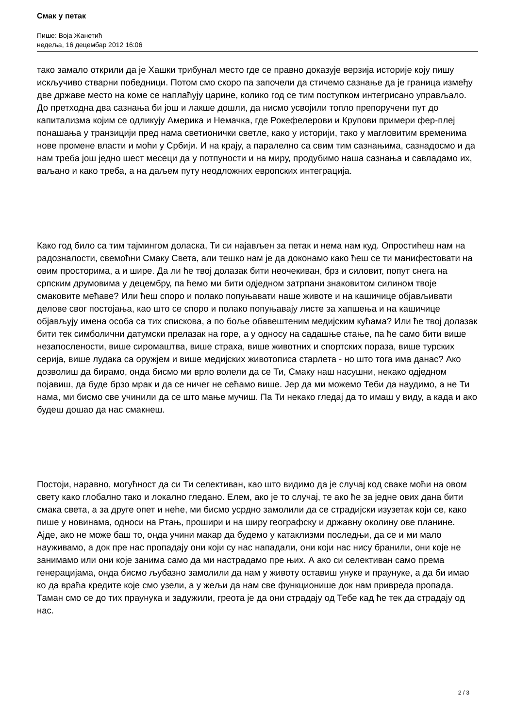Смак у петак
Пише: Воја Жанетић
недеља, 16 децембар 2012 16:06
тако замало открили да је Хашки трибунал место где се правно доказује верзија историје коју пишу искључиво стварни победници. Потом смо скоро па започели да стичемо сазнање да је граница између две државе место на коме се наплаћују царине, колико год се тим поступком интегрисано управљало. До претходна два сазнања би још и лакше дошли, да нисмо усвојили топло препоручени пут до капитализма којим се одликују Америка и Немачка, где Рокефелерови и Крупови примери фер-плеј понашања у транзицији пред нама светионички светле, како у историји, тако у магловитим временима нове промене власти и моћи у Србији. И на крају, а паралелно са свим тим сазнањима, сазнадосмо и да нам треба још једно шест месеци да у потпуности и на миру, продубимо наша сазнања и савладамо их, ваљано и како треба, а на даљем путу неодложних европских интеграција.
Како год било са тим тајмингом доласка, Ти си најављен за петак и нема нам куд. Опростићеш нам на радозналости, свемоћни Смаку Света, али тешко нам је да доконамо како ћеш се ти манифестовати на овим просторима, а и шире. Да ли ће твој долазак бити неочекиван, брз и силовит, попут снега на српским друмовима у децембру, па ћемо ми бити одједном затрпани знаковитом силином твоје смаковите мећаве? Или ћеш споро и полако попуњавати наше животе и на кашичице објављивати делове свог постојања, као што се споро и полако попуњавају листе за хапшења и на кашичице објављују имена особа са тих спискова, а по боље обавештеним медијским кућама? Или ће твој долазак бити тек симболични датумски прелазак на горе, а у односу на садашње стање, па ће само бити више незапослености, више сиромаштва, више страха, више животних и спортских пораза, више турских серија, више лудака са оружјем и више медијских животописа старлета - но што тога има данас? Ако дозволиш да бирамо, онда бисмо ми врло волели да се Ти, Смаку наш насушни, некако одједном појавиш, да буде брзо мрак и да се ничег не сећамо више. Јер да ми можемо Теби да наудимо, а не Ти нама, ми бисмо све учинили да се што мање мучиш. Па Ти некако гледај да то имаш у виду, а када и ако будеш дошао да нас смакнеш.
Постоји, наравно, могућност да си Ти селективан, као што видимо да је случај код сваке моћи на овом свету како глобално тако и локално гледано. Елем, ако је то случај, те ако ће за једне ових дана бити смака света, а за друге опет и неће, ми бисмо усрдно замолили да се страдијски изузетак који се, како пише у новинама, односи на Ртањ, прошири и на ширу географску и државну околину ове планине. Ајде, ако не може баш то, онда учини макар да будемо у катаклизми последњи, да се и ми мало науживамо, а док пре нас пропадају они који су нас нападали, они који нас нису бранили, они које не занимамо или они које занима само да ми настрадамо пре њих. А ако си селективан само према генерацијама, онда бисмо љубазно замолили да нам у животу оставиш унуке и праунуке, а да би имао ко да враћа кредите које смо узели, а у жељи да нам све функционише док нам привреда пропада. Таман смо се до тих праунука и задужили, греота је да они страдају од Тебе кад ће тек да страдају од нас.
2 / 3